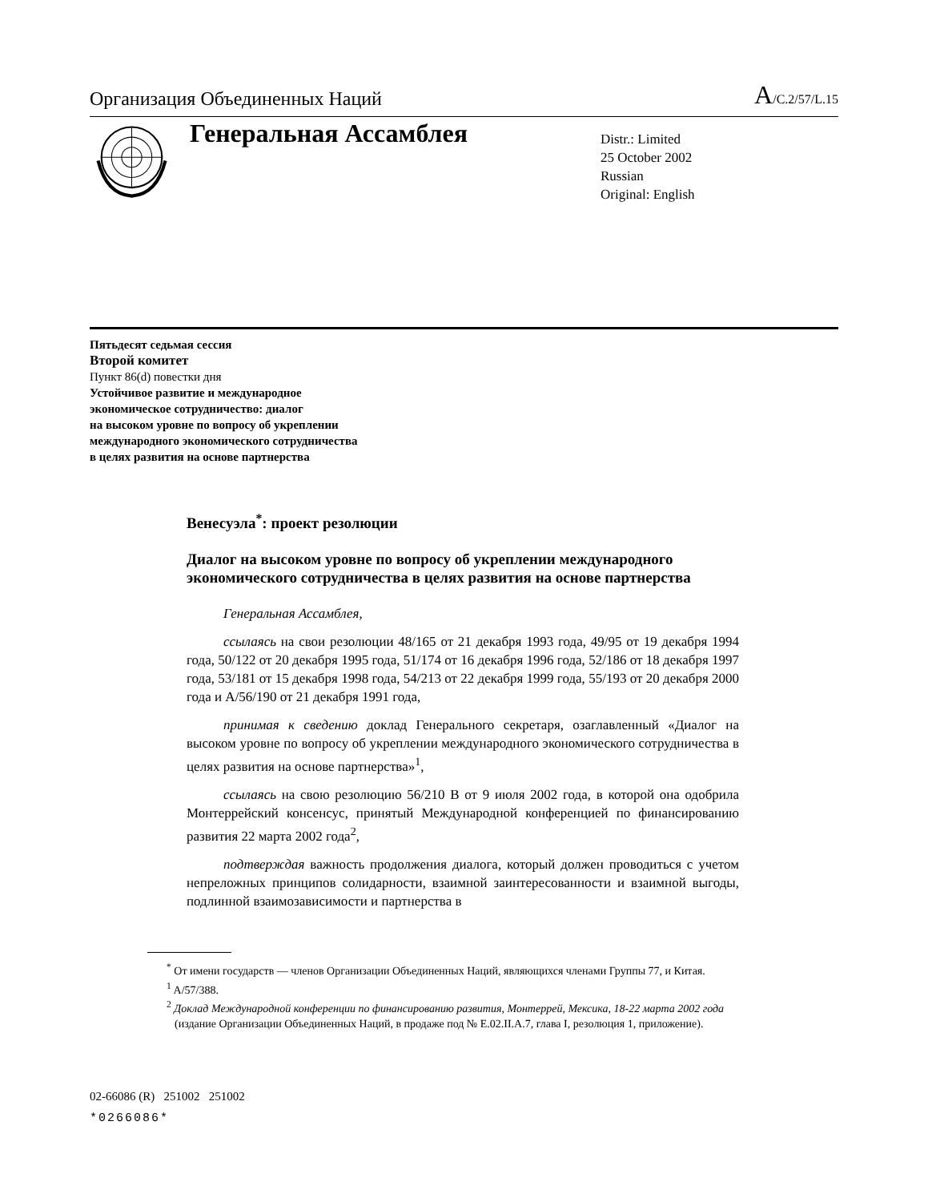Организация Объединенных Наций A/C.2/57/L.15
Генеральная Ассамблея
Distr.: Limited
25 October 2002
Russian
Original: English
Пятьдесят седьмая сессия
Второй комитет
Пункт 86(d) повестки дня
Устойчивое развитие и международное
экономическое сотрудничество: диалог
на высоком уровне по вопросу об укреплении
международного экономического сотрудничества
в целях развития на основе партнерства
Венесуэла<sup>*</sup>: проект резолюции
Диалог на высоком уровне по вопросу об укреплении международного экономического сотрудничества в целях развития на основе партнерства
Генеральная Ассамблея,
ссылаясь на свои резолюции 48/165 от 21 декабря 1993 года, 49/95 от 19 декабря 1994 года, 50/122 от 20 декабря 1995 года, 51/174 от 16 декабря 1996 года, 52/186 от 18 декабря 1997 года, 53/181 от 15 декабря 1998 года, 54/213 от 22 декабря 1999 года, 55/193 от 20 декабря 2000 года и A/56/190 от 21 декабря 1991 года,
принимая к сведению доклад Генерального секретаря, озаглавленный «Диалог на высоком уровне по вопросу об укреплении международного экономического сотрудничества в целях развития на основе партнерства»<sup>1</sup>,
ссылаясь на свою резолюцию 56/210 B от 9 июля 2002 года, в которой она одобрила Монтеррейский консенсус, принятый Международной конференцией по финансированию развития 22 марта 2002 года<sup>2</sup>,
подтверждая важность продолжения диалога, который должен проводиться с учетом непреложных принципов солидарности, взаимной заинтересованности и взаимной выгоды, подлинной взаимозависимости и партнерства в
<sup>*</sup> От имени государств — членов Организации Объединенных Наций, являющихся членами Группы 77, и Китая.
<sup>1</sup> A/57/388.
<sup>2</sup> Доклад Международной конференции по финансированию развития, Монтеррей, Мексика, 18-22 марта 2002 года (издание Организации Объединенных Наций, в продаже под № E.02.II.A.7, глава I, резолюция 1, приложение).
02-66086 (R) 251002 251002
*0266086*